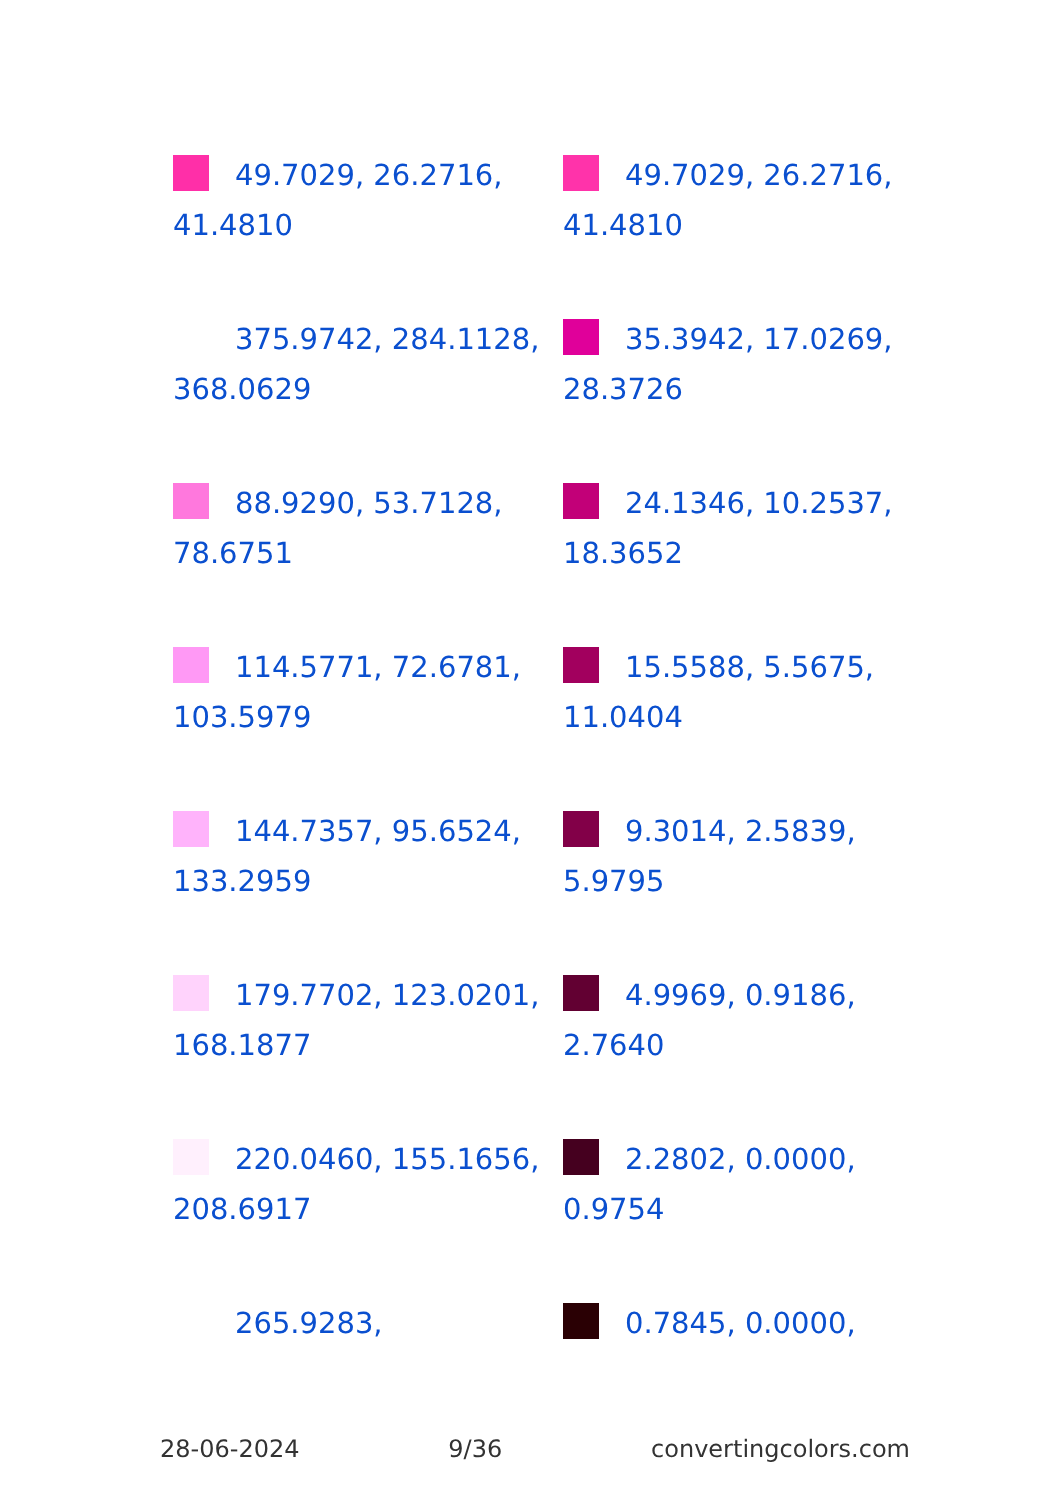49.7029, 26.2716, 41.4810
49.7029, 26.2716, 41.4810
375.9742, 284.1128, 368.0629
35.3942, 17.0269, 28.3726
88.9290, 53.7128, 78.6751
24.1346, 10.2537, 18.3652
114.5771, 72.6781, 103.5979
15.5588, 5.5675, 11.0404
144.7357, 95.6524, 133.2959
9.3014, 2.5839, 5.9795
179.7702, 123.0201, 168.1877
4.9969, 0.9186, 2.7640
220.0460, 155.1656, 208.6917
2.2802, 0.0000, 0.9754
265.9283,
0.7845, 0.0000,
28-06-2024 9/36 convertingcolors.com